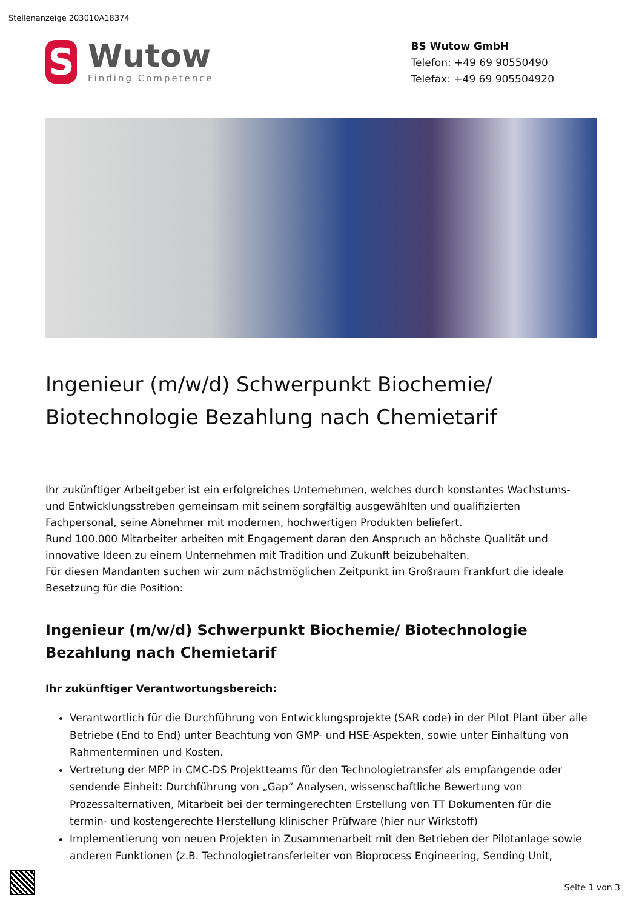Stellenanzeige 203010A18374
S
Wutow
Finding Competence
BS Wutow GmbH
Telefon: +49 69 90550490
Telefax: +49 69 905504920
Ingenieur (m/w/d) Schwerpunkt Biochemie/ Biotechnologie Bezahlung nach Chemietarif
Ihr zukünftiger Arbeitgeber ist ein erfolgreiches Unternehmen, welches durch konstantes Wachstums- und Entwicklungsstreben gemeinsam mit seinem sorgfältig ausgewählten und qualifizierten Fachpersonal, seine Abnehmer mit modernen, hochwertigen Produkten beliefert.
Rund 100.000 Mitarbeiter arbeiten mit Engagement daran den Anspruch an höchste Qualität und innovative Ideen zu einem Unternehmen mit Tradition und Zukunft beizubehalten.
Für diesen Mandanten suchen wir zum nächstmöglichen Zeitpunkt im Großraum Frankfurt die ideale Besetzung für die Position:
Ingenieur (m/w/d) Schwerpunkt Biochemie/ Biotechnologie Bezahlung nach Chemietarif
Ihr zukünftiger Verantwortungsbereich:
Verantwortlich für die Durchführung von Entwicklungsprojekte (SAR code) in der Pilot Plant über alle Betriebe (End to End) unter Beachtung von GMP- und HSE-Aspekten, sowie unter Einhaltung von Rahmenterminen und Kosten.
Vertretung der MPP in CMC-DS Projektteams für den Technologietransfer als empfangende oder sendende Einheit: Durchführung von „Gap“ Analysen, wissenschaftliche Bewertung von Prozessalternativen, Mitarbeit bei der termingerechten Erstellung von TT Dokumenten für die termin- und kostengerechte Herstellung klinischer Prüfware (hier nur Wirkstoff)
Implementierung von neuen Projekten in Zusammenarbeit mit den Betrieben der Pilotanlage sowie anderen Funktionen (z.B. Technologietransferleiter von Bioprocess Engineering, Sending Unit,
Seite 1 von 3